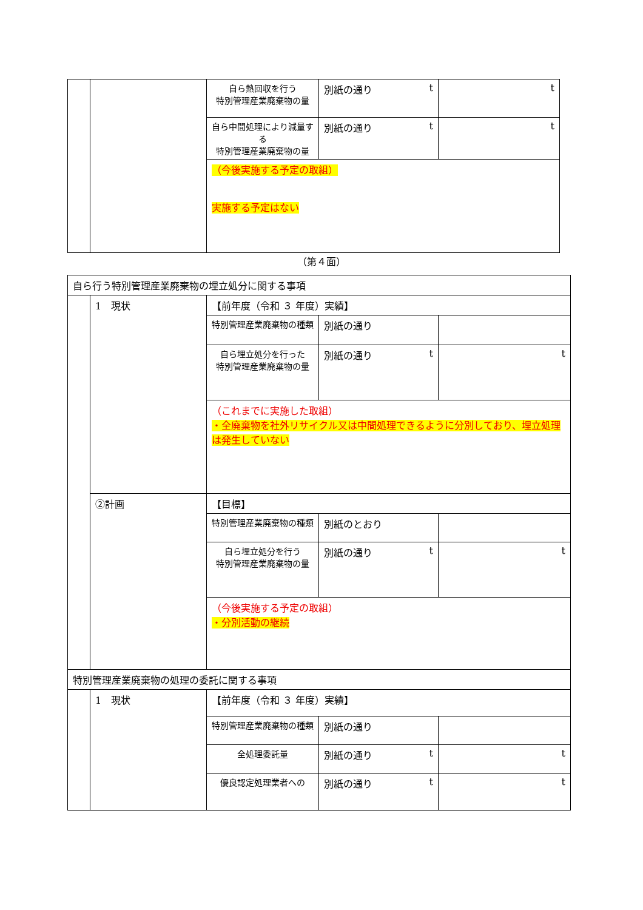| | | 自ら熱回収を行う 特別管理産業廃棄物の量 | 別紙の通り t | t |
| | | 自ら中間処理により減量する 特別管理産業廃棄物の量 | 別紙の通り t | t |
| | | （今後実施する予定の取組） 実施する予定はない | | |
（第４面）
| 自ら行う特別管理産業廃棄物の埋立処分に関する事項 | | | | |
| | 1 現状 | 【前年度（令和 ３ 年度）実績】 | | |
| | | 特別管理産業廃棄物の種類 | 別紙の通り | |
| | | 自ら埋立処分を行った 特別管理産業廃棄物の量 | 別紙の通り t | t |
| | | （これまでに実施した取組） ・全廃棄物を社外リサイクル又は中間処理できるように分別しており、埋立処理は発生していない | | |
| | ②計画 | 【目標】 | | |
| | | 特別管理産業廃棄物の種類 | 別紙のとおり | |
| | | 自ら埋立処分を行う 特別管理産業廃棄物の量 | 別紙の通り t | t |
| | | （今後実施する予定の取組） ・分別活動の継続 | | |
| 特別管理産業廃棄物の処理の委託に関する事項 | | | | |
| | 1 現状 | 【前年度（令和 ３ 年度）実績】 | | |
| | | 特別管理産業廃棄物の種類 | 別紙の通り | |
| | | 全処理委託量 | 別紙の通り t | t |
| | | 優良認定処理業者への | 別紙の通り t | t |